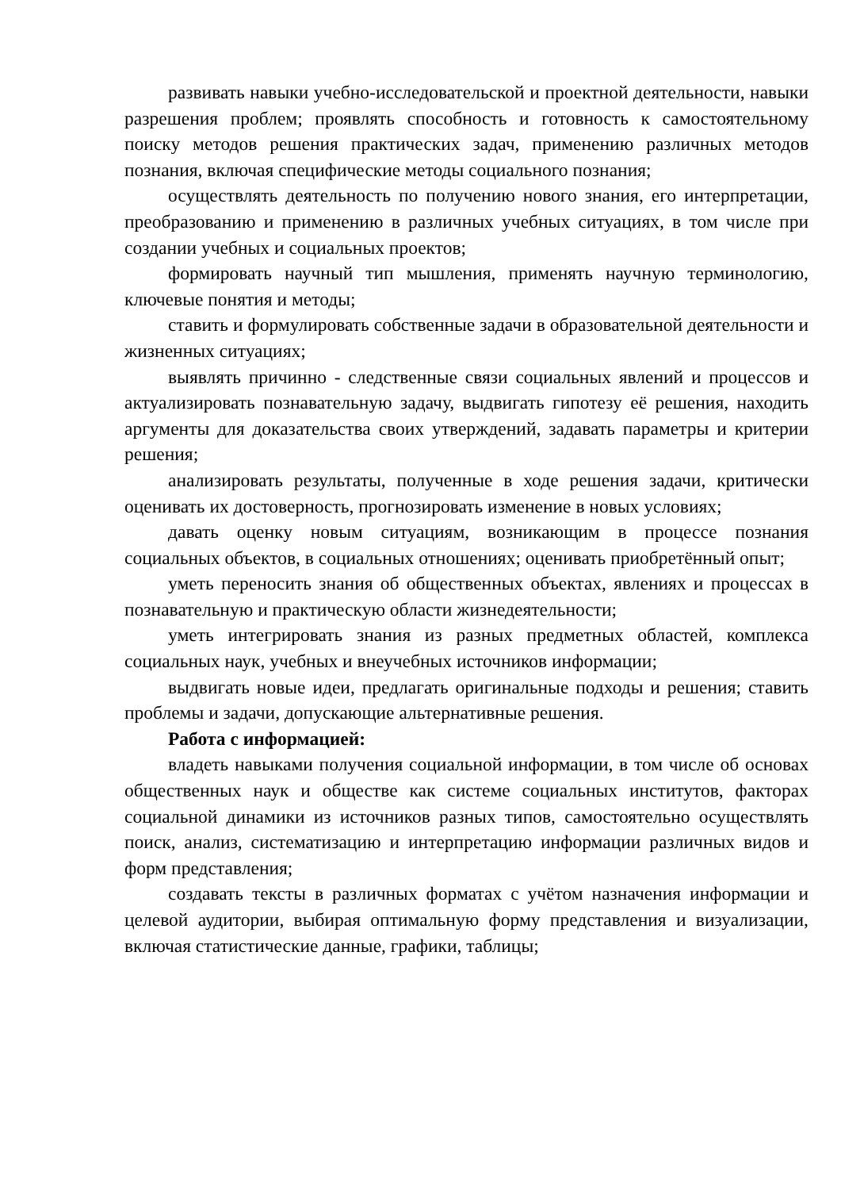развивать навыки учебно-исследовательской и проектной деятельности, навыки разрешения проблем; проявлять способность и готовность к самостоятельному поиску методов решения практических задач, применению различных методов познания, включая специфические методы социального познания;
осуществлять деятельность по получению нового знания, его интерпретации, преобразованию и применению в различных учебных ситуациях, в том числе при создании учебных и социальных проектов;
формировать научный тип мышления, применять научную терминологию, ключевые понятия и методы;
ставить и формулировать собственные задачи в образовательной деятельности и жизненных ситуациях;
выявлять причинно - следственные связи социальных явлений и процессов и актуализировать познавательную задачу, выдвигать гипотезу её решения, находить аргументы для доказательства своих утверждений, задавать параметры и критерии решения;
анализировать результаты, полученные в ходе решения задачи, критически оценивать их достоверность, прогнозировать изменение в новых условиях;
давать оценку новым ситуациям, возникающим в процессе познания социальных объектов, в социальных отношениях; оценивать приобретённый опыт;
уметь переносить знания об общественных объектах, явлениях и процессах в познавательную и практическую области жизнедеятельности;
уметь интегрировать знания из разных предметных областей, комплекса социальных наук, учебных и внеучебных источников информации;
выдвигать новые идеи, предлагать оригинальные подходы и решения; ставить проблемы и задачи, допускающие альтернативные решения.
Работа с информацией:
владеть навыками получения социальной информации, в том числе об основах общественных наук и обществе как системе социальных институтов, факторах социальной динамики из источников разных типов, самостоятельно осуществлять поиск, анализ, систематизацию и интерпретацию информации различных видов и форм представления;
создавать тексты в различных форматах с учётом назначения информации и целевой аудитории, выбирая оптимальную форму представления и визуализации, включая статистические данные, графики, таблицы;